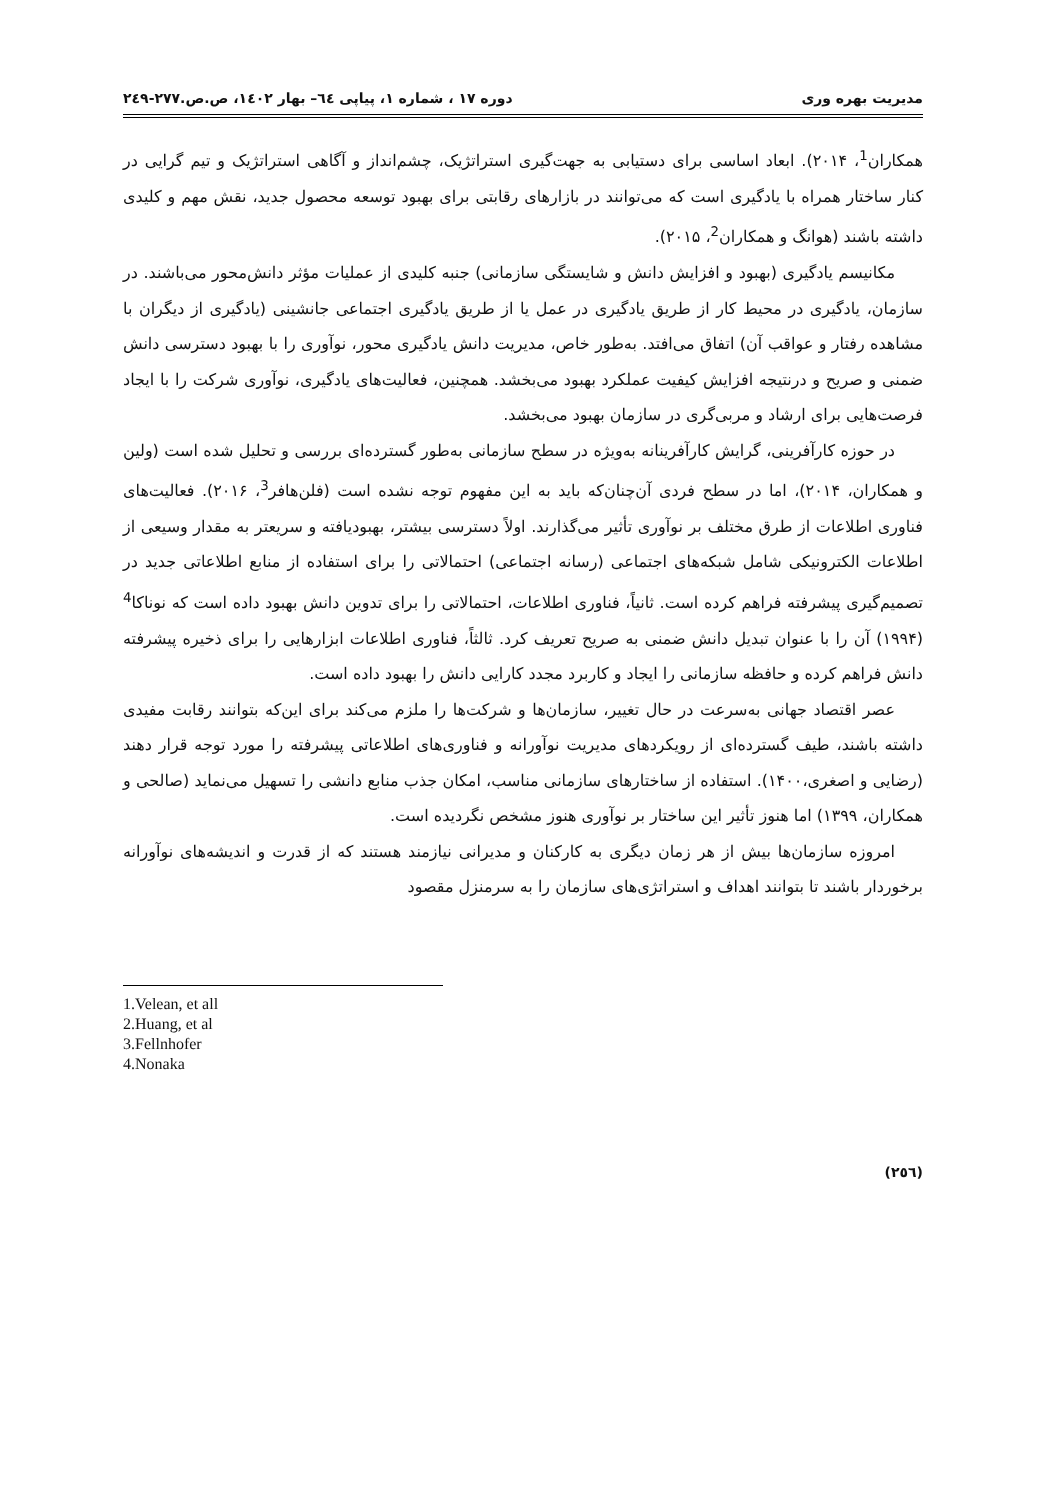مدیریت بهره وری دوره ۱۷ ، شماره ۱، پیاپی ٦٤– بهار ۱٤۰۲، ص.ص.۲۷۷-۲٤۹
همکاران<sup>1</sup>، ۲۰۱۴). ابعاد اساسی برای دستیابی به جهت‌گیری استراتژیک، چشم‌انداز و آگاهی استراتژیک و تیم گرایی در کنار ساختار همراه با یادگیری است که می‌توانند در بازارهای رقابتی برای بهبود توسعه محصول جدید، نقش مهم و کلیدی داشته باشند (هوانگ و همکاران<sup>2</sup>، ۲۰۱۵).
مکانیسم یادگیری (بهبود و افزایش دانش و شایستگی سازمانی) جنبه کلیدی از عملیات مؤثر دانش‌محور می‌باشند. در سازمان، یادگیری در محیط کار از طریق یادگیری در عمل یا از طریق یادگیری اجتماعی جانشینی (یادگیری از دیگران با مشاهده رفتار و عواقب آن) اتفاق می‌افتد. به‌طور خاص، مدیریت دانش یادگیری محور، نوآوری را با بهبود دسترسی دانش ضمنی و صریح و درنتیجه افزایش کیفیت عملکرد بهبود می‌بخشد. همچنین، فعالیت‌های یادگیری، نوآوری شرکت را با ایجاد فرصت‌هایی برای ارشاد و مربی‌گری در سازمان بهبود می‌بخشد.
در حوزه کارآفرینی، گرایش کارآفرینانه به‌ویژه در سطح سازمانی به‌طور گسترده‌ای بررسی و تحلیل شده است (ولین و همکاران، ۲۰۱۴)، اما در سطح فردی آن‌چنان‌که باید به این مفهوم توجه نشده است (فلن‌هافر<sup>3</sup>، ۲۰۱۶). فعالیت‌های فناوری اطلاعات از طرق مختلف بر نوآوری تأثیر می‌گذارند. اولاً دسترسی بیشتر، بهبودیافته و سریعتر به مقدار وسیعی از اطلاعات الکترونیکی شامل شبکه‌های اجتماعی (رسانه اجتماعی) احتمالاتی را برای استفاده از منابع اطلاعاتی جدید در تصمیم‌گیری پیشرفته فراهم کرده است. ثانیاً، فناوری اطلاعات، احتمالاتی را برای تدوین دانش بهبود داده است که نوناکا<sup>4</sup> (۱۹۹۴) آن را با عنوان تبدیل دانش ضمنی به صریح تعریف کرد. ثالثاً، فناوری اطلاعات ابزارهایی را برای ذخیره پیشرفته دانش فراهم کرده و حافظه سازمانی را ایجاد و کاربرد مجدد کارایی دانش را بهبود داده است.
عصر اقتصاد جهانی به‌سرعت در حال تغییر، سازمان‌ها و شرکت‌ها را ملزم می‌کند برای این‌که بتوانند رقابت مفیدی داشته باشند، طیف گسترده‌ای از رویکردهای مدیریت نوآورانه و فناوری‌های اطلاعاتی پیشرفته را مورد توجه قرار دهند (رضایی و اصغری،۱۴۰۰). استفاده از ساختارهای سازمانی مناسب، امکان جذب منابع دانشی را تسهیل می‌نماید (صالحی و همکاران، ۱۳۹۹) اما هنوز تأثیر این ساختار بر نوآوری هنوز مشخص نگردیده است.
امروزه سازمان‌ها بیش از هر زمان دیگری به کارکنان و مدیرانی نیازمند هستند که از قدرت و اندیشه‌های نوآورانه برخوردار باشند تا بتوانند اهداف و استراتژی‌های سازمان را به سرمنزل مقصود
1.Velean, et all
2.Huang, et al
3.Fellnhofer
4.Nonaka
(۲٥٦)